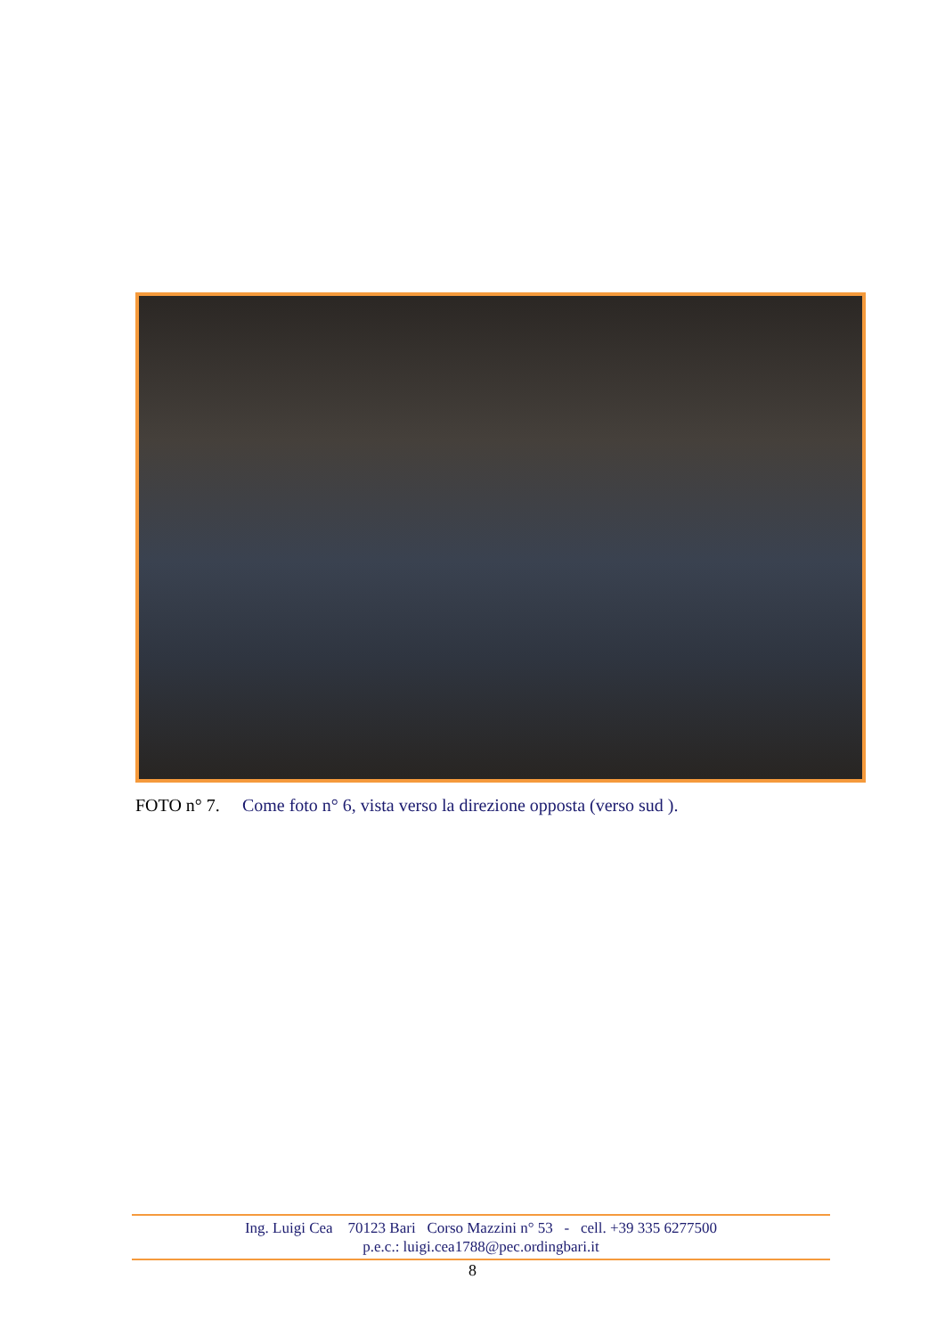FOTO n° 7. Come foto n° 6, vista verso la direzione opposta (verso sud ).
Ing. Luigi Cea 70123 Bari Corso Mazzini n° 53 - cell. +39 335 6277500
p.e.c.: luigi.cea1788@pec.ordingbari.it
8